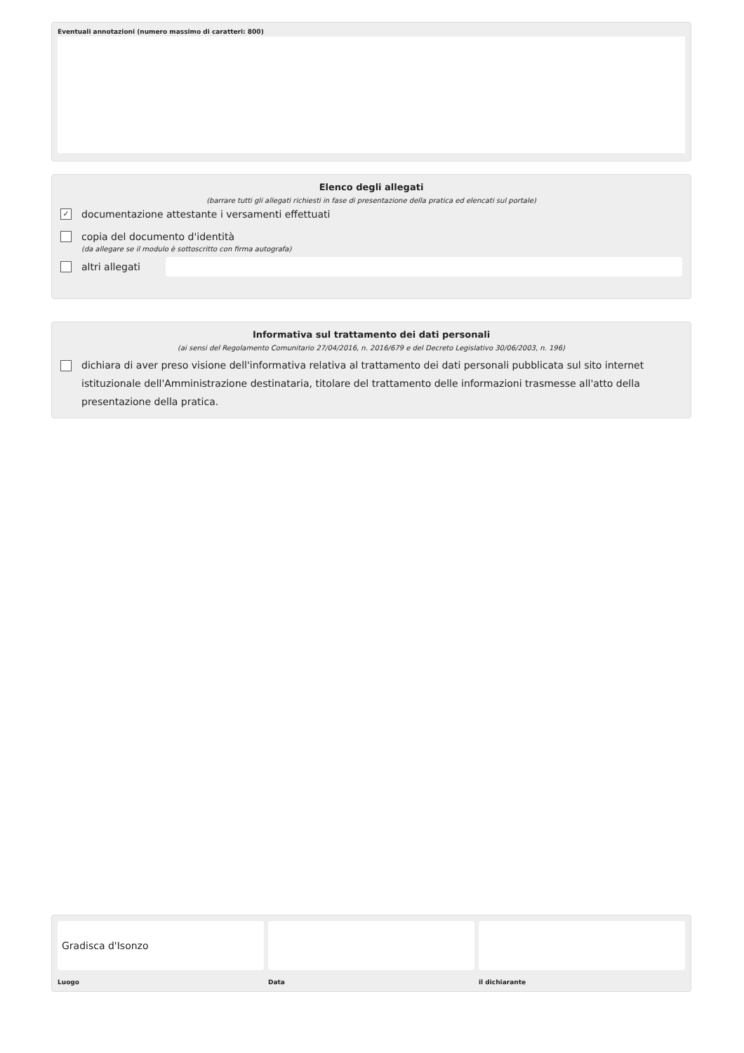Eventuali annotazioni (numero massimo di caratteri: 800)
Elenco degli allegati
(barrare tutti gli allegati richiesti in fase di presentazione della pratica ed elencati sul portale)
✓ documentazione attestante i versamenti effettuati
copia del documento d'identità
(da allegare se il modulo è sottoscritto con firma autografa)
altri allegati
Informativa sul trattamento dei dati personali
(ai sensi del Regolamento Comunitario 27/04/2016, n. 2016/679 e del Decreto Legislativo 30/06/2003, n. 196)
dichiara di aver preso visione dell'informativa relativa al trattamento dei dati personali pubblicata sul sito internet istituzionale dell'Amministrazione destinataria, titolare del trattamento delle informazioni trasmesse all'atto della presentazione della pratica.
Gradisca d'Isonzo
Luogo
Data il dichiarante